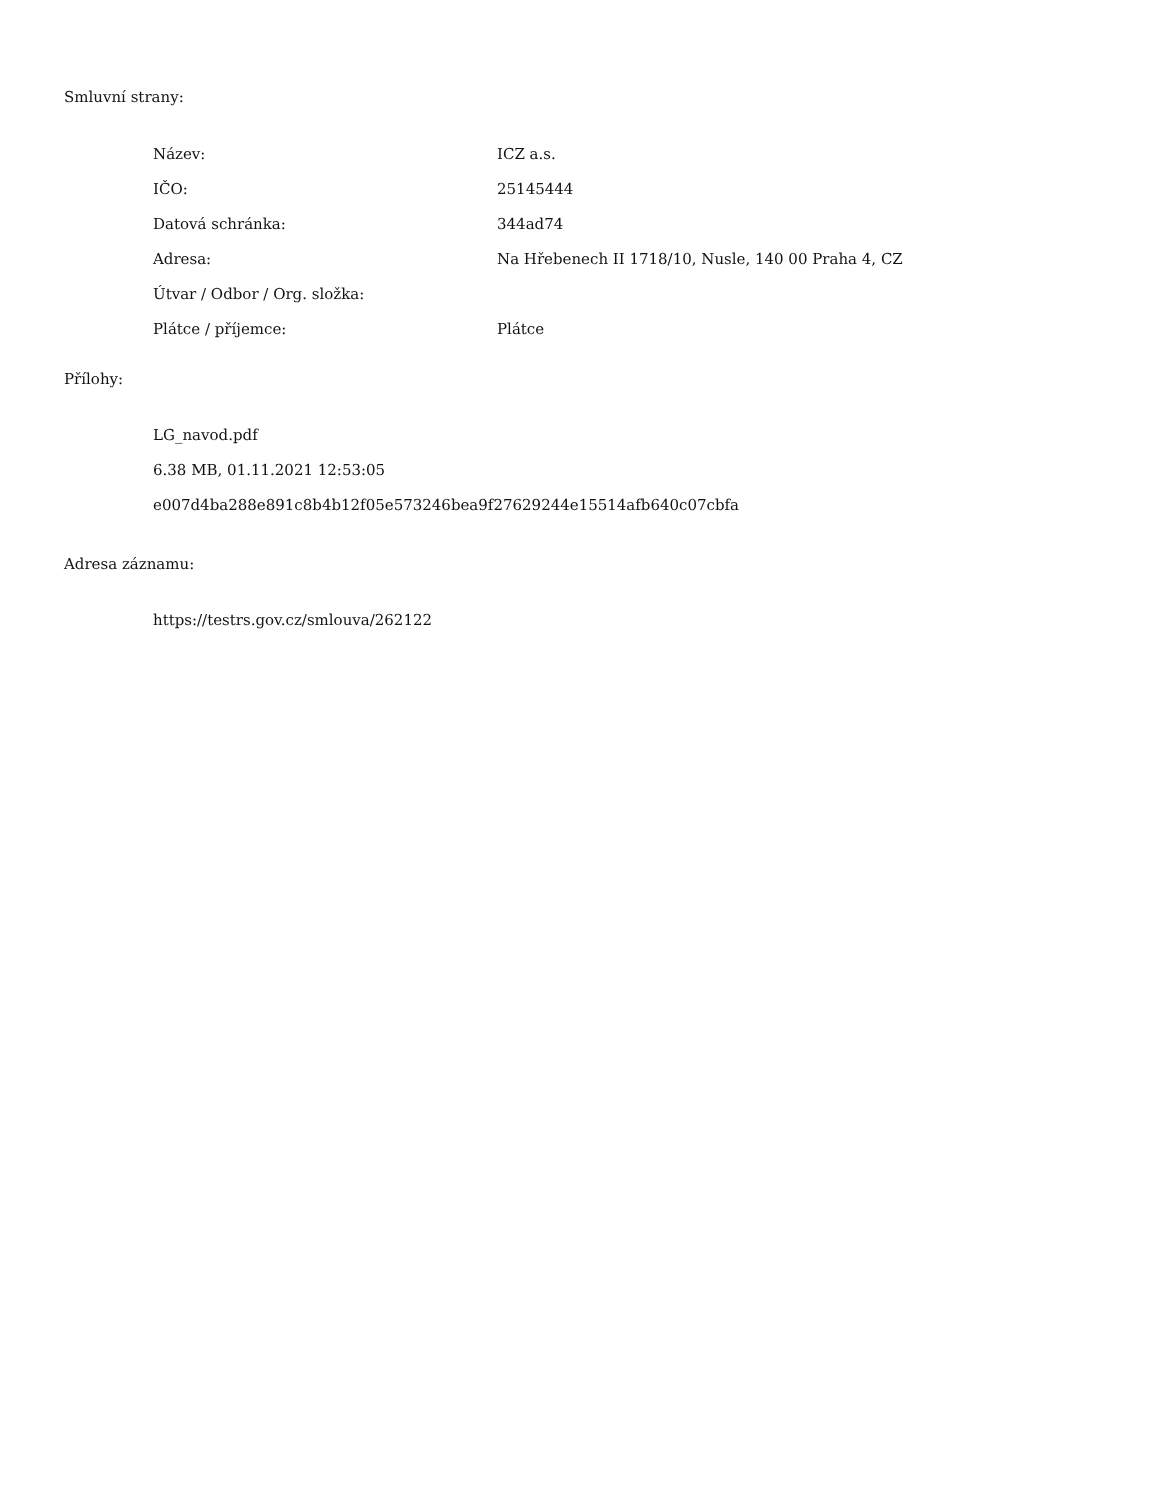Smluvní strany:
| Název: | ICZ a.s. |
| IČO: | 25145444 |
| Datová schránka: | 344ad74 |
| Adresa: | Na Hřebenech II 1718/10, Nusle, 140 00 Praha 4, CZ |
| Útvar / Odbor / Org. složka: | |
| Plátce / příjemce: | Plátce |
Přílohy:
LG_navod.pdf
6.38 MB, 01.11.2021 12:53:05
e007d4ba288e891c8b4b12f05e573246bea9f27629244e15514afb640c07cbfa
Adresa záznamu:
https://testrs.gov.cz/smlouva/262122